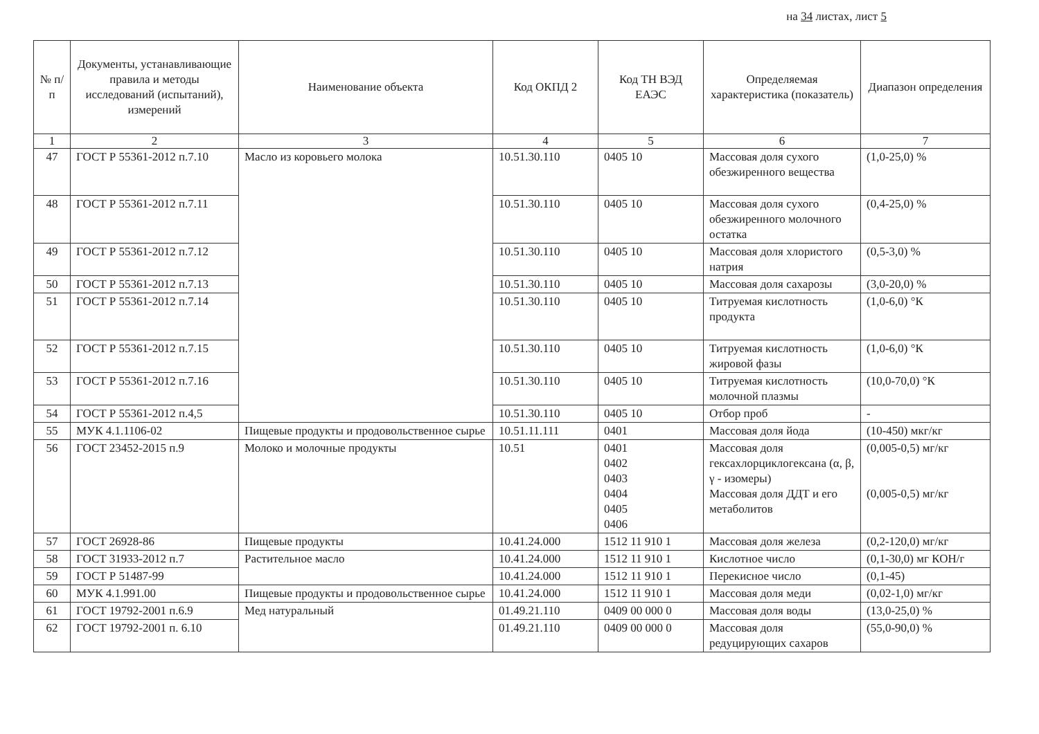на 34 листах, лист 5
| № п/п | Документы, устанавливающие правила и методы исследований (испытаний), измерений | Наименование объекта | Код ОКПД 2 | Код ТН ВЭД ЕАЭС | Определяемая характеристика (показатель) | Диапазон определения |
| --- | --- | --- | --- | --- | --- | --- |
| 1 | 2 | 3 | 4 | 5 | 6 | 7 |
| 47 | ГОСТ Р 55361-2012 п.7.10 | Масло из коровьего молока | 10.51.30.110 | 0405 10 | Массовая доля сухого обезжиренного вещества | (1,0-25,0) % |
| 48 | ГОСТ Р 55361-2012 п.7.11 | | 10.51.30.110 | 0405 10 | Массовая доля сухого обезжиренного молочного остатка | (0,4-25,0) % |
| 49 | ГОСТ Р 55361-2012 п.7.12 | | 10.51.30.110 | 0405 10 | Массовая доля хлористого натрия | (0,5-3,0) % |
| 50 | ГОСТ Р 55361-2012 п.7.13 | | 10.51.30.110 | 0405 10 | Массовая доля сахарозы | (3,0-20,0) % |
| 51 | ГОСТ Р 55361-2012 п.7.14 | | 10.51.30.110 | 0405 10 | Титруемая кислотность продукта | (1,0-6,0) °К |
| 52 | ГОСТ Р 55361-2012 п.7.15 | | 10.51.30.110 | 0405 10 | Титруемая кислотность жировой фазы | (1,0-6,0) °К |
| 53 | ГОСТ Р 55361-2012 п.7.16 | | 10.51.30.110 | 0405 10 | Титруемая кислотность молочной плазмы | (10,0-70,0) °К |
| 54 | ГОСТ Р 55361-2012 п.4,5 | | 10.51.30.110 | 0405 10 | Отбор проб | - |
| 55 | МУК 4.1.1106-02 | Пищевые продукты и продовольственное сырье | 10.51.11.111 | 0401 | Массовая доля йода | (10-450) мкг/кг |
| 56 | ГОСТ 23452-2015 п.9 | Молоко и молочные продукты | 10.51 | 0401 0402 0403 0404 0405 0406 | Массовая доля гексахлорциклогексана (α, β, γ - изомеры) Массовая доля ДДТ и его метаболитов | (0,005-0,5) мг/кг (0,005-0,5) мг/кг |
| 57 | ГОСТ 26928-86 | Пищевые продукты | 10.41.24.000 | 1512 11 910 1 | Массовая доля железа | (0,2-120,0) мг/кг |
| 58 | ГОСТ 31933-2012 п.7 | Растительное масло | 10.41.24.000 | 1512 11 910 1 | Кислотное число | (0,1-30,0) мг КОН/г |
| 59 | ГОСТ Р 51487-99 | | 10.41.24.000 | 1512 11 910 1 | Перекисное число | (0,1-45) |
| 60 | МУК 4.1.991.00 | Пищевые продукты и продовольственное сырье | 10.41.24.000 | 1512 11 910 1 | Массовая доля меди | (0,02-1,0) мг/кг |
| 61 | ГОСТ 19792-2001 п.6.9 | Мед натуральный | 01.49.21.110 | 0409 00 000 0 | Массовая доля воды | (13,0-25,0) % |
| 62 | ГОСТ 19792-2001 п. 6.10 | | 01.49.21.110 | 0409 00 000 0 | Массовая доля редуцирующих сахаров | (55,0-90,0) % |